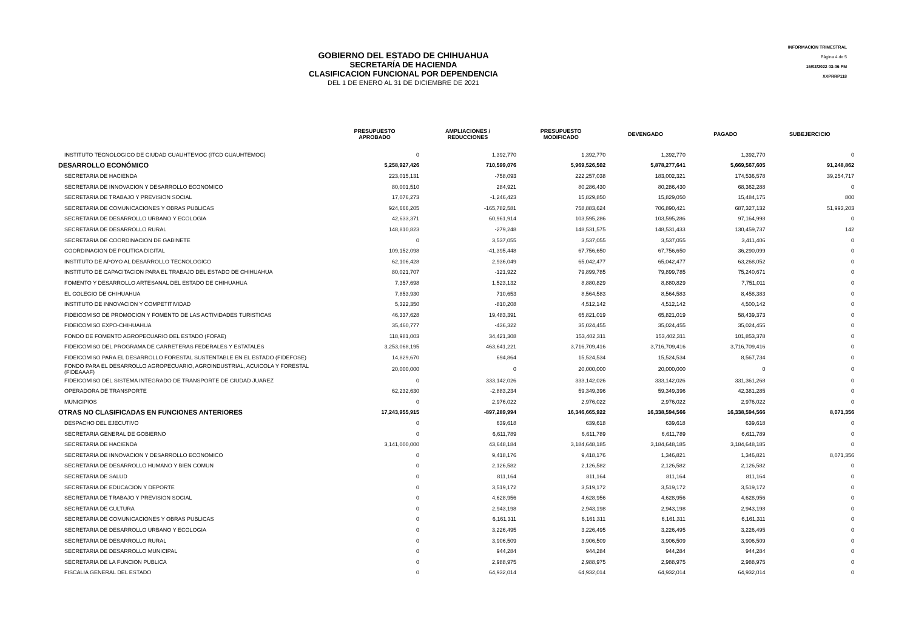INFORMACION TRIMESTRAL
Página 4 de 5
15/02/2022 03:06 PM
XXPRRP118
GOBIERNO DEL ESTADO DE CHIHUAHUA
SECRETARÍA DE HACIENDA
CLASIFICACION FUNCIONAL POR DEPENDENCIA
DEL 1 DE ENERO AL 31 DE DICIEMBRE DE 2021
| | PRESUPUESTO APROBADO | AMPLIACIONES / REDUCCIONES | PRESUPUESTO MODIFICADO | DEVENGADO | PAGADO | SUBEJERCICIO |
| --- | --- | --- | --- | --- | --- | --- |
| INSTITUTO TECNOLOGICO DE CIUDAD CUAUHTEMOC (ITCD CUAUHTEMOC) | 0 | 1,392,770 | 1,392,770 | 1,392,770 | 1,392,770 | 0 |
| DESARROLLO ECONÓMICO | 5,258,927,426 | 710,599,076 | 5,969,526,502 | 5,878,277,641 | 5,669,567,605 | 91,248,862 |
| SECRETARIA DE HACIENDA | 223,015,131 | -758,093 | 222,257,038 | 183,002,321 | 174,536,578 | 39,254,717 |
| SECRETARIA DE INNOVACION Y DESARROLLO ECONOMICO | 80,001,510 | 284,921 | 80,286,430 | 80,286,430 | 68,362,288 | 0 |
| SECRETARIA DE TRABAJO Y PREVISION SOCIAL | 17,076,273 | -1,246,423 | 15,829,850 | 15,829,050 | 15,484,175 | 800 |
| SECRETARIA DE COMUNICACIONES Y OBRAS PUBLICAS | 924,666,205 | -165,782,581 | 758,883,624 | 706,890,421 | 687,327,132 | 51,993,203 |
| SECRETARIA DE DESARROLLO URBANO Y ECOLOGIA | 42,633,371 | 60,961,914 | 103,595,286 | 103,595,286 | 97,164,998 | 0 |
| SECRETARIA DE DESARROLLO RURAL | 148,810,823 | -279,248 | 148,531,575 | 148,531,433 | 130,459,737 | 142 |
| SECRETARIA DE COORDINACION DE GABINETE | 0 | 3,537,055 | 3,537,055 | 3,537,055 | 3,411,406 | 0 |
| COORDINACION DE POLITICA DIGITAL | 109,152,098 | -41,395,448 | 67,756,650 | 67,756,650 | 36,290,099 | 0 |
| INSTITUTO DE APOYO AL DESARROLLO TECNOLOGICO | 62,106,428 | 2,936,049 | 65,042,477 | 65,042,477 | 63,268,052 | 0 |
| INSTITUTO DE CAPACITACION PARA EL TRABAJO DEL ESTADO DE CHIHUAHUA | 80,021,707 | -121,922 | 79,899,785 | 79,899,785 | 75,240,671 | 0 |
| FOMENTO Y DESARROLLO ARTESANAL DEL ESTADO DE CHIHUAHUA | 7,357,698 | 1,523,132 | 8,880,829 | 8,880,829 | 7,751,011 | 0 |
| EL COLEGIO DE CHIHUAHUA | 7,853,930 | 710,653 | 8,564,583 | 8,564,583 | 8,458,383 | 0 |
| INSTITUTO DE INNOVACION Y COMPETITIVIDAD | 5,322,350 | -810,208 | 4,512,142 | 4,512,142 | 4,500,142 | 0 |
| FIDEICOMISO DE PROMOCION Y FOMENTO DE LAS ACTIVIDADES TURISTICAS | 46,337,628 | 19,483,391 | 65,821,019 | 65,821,019 | 58,439,373 | 0 |
| FIDEICOMISO EXPO-CHIHUAHUA | 35,460,777 | -436,322 | 35,024,455 | 35,024,455 | 35,024,455 | 0 |
| FONDO DE FOMENTO AGROPECUARIO DEL ESTADO (FOFAE) | 118,981,003 | 34,421,308 | 153,402,311 | 153,402,311 | 101,853,378 | 0 |
| FIDEICOMISO DEL PROGRAMA DE CARRETERAS FEDERALES Y ESTATALES | 3,253,068,195 | 463,641,221 | 3,716,709,416 | 3,716,709,416 | 3,716,709,416 | 0 |
| FIDEICOMISO PARA EL DESARROLLO FORESTAL SUSTENTABLE EN EL ESTADO (FIDEFOSE) | 14,829,670 | 694,864 | 15,524,534 | 15,524,534 | 8,567,734 | 0 |
| FONDO PARA EL DESARROLLO AGROPECUARIO, AGROINDUSTRIAL, ACUICOLA Y FORESTAL (FIDEAAAF) | 20,000,000 | 0 | 20,000,000 | 20,000,000 | 0 | 0 |
| FIDEICOMISO DEL SISTEMA INTEGRADO DE TRANSPORTE DE CIUDAD JUAREZ | 0 | 333,142,026 | 333,142,026 | 333,142,026 | 331,361,268 | 0 |
| OPERADORA DE TRANSPORTE | 62,232,630 | -2,883,234 | 59,349,396 | 59,349,396 | 42,381,285 | 0 |
| MUNICIPIOS | 0 | 2,976,022 | 2,976,022 | 2,976,022 | 2,976,022 | 0 |
| OTRAS NO CLASIFICADAS EN FUNCIONES ANTERIORES | 17,243,955,915 | -897,289,994 | 16,346,665,922 | 16,338,594,566 | 16,338,594,566 | 8,071,356 |
| DESPACHO DEL EJECUTIVO | 0 | 639,618 | 639,618 | 639,618 | 639,618 | 0 |
| SECRETARIA GENERAL DE GOBIERNO | 0 | 6,611,789 | 6,611,789 | 6,611,789 | 6,611,789 | 0 |
| SECRETARIA DE HACIENDA | 3,141,000,000 | 43,648,184 | 3,184,648,185 | 3,184,648,185 | 3,184,648,185 | 0 |
| SECRETARIA DE INNOVACION Y DESARROLLO ECONOMICO | 0 | 9,418,176 | 9,418,176 | 1,346,821 | 1,346,821 | 8,071,356 |
| SECRETARIA DE DESARROLLO HUMANO Y BIEN COMUN | 0 | 2,126,582 | 2,126,582 | 2,126,582 | 2,126,582 | 0 |
| SECRETARIA DE SALUD | 0 | 811,164 | 811,164 | 811,164 | 811,164 | 0 |
| SECRETARIA DE EDUCACION Y DEPORTE | 0 | 3,519,172 | 3,519,172 | 3,519,172 | 3,519,172 | 0 |
| SECRETARIA DE TRABAJO Y PREVISION SOCIAL | 0 | 4,628,956 | 4,628,956 | 4,628,956 | 4,628,956 | 0 |
| SECRETARIA DE CULTURA | 0 | 2,943,198 | 2,943,198 | 2,943,198 | 2,943,198 | 0 |
| SECRETARIA DE COMUNICACIONES Y OBRAS PUBLICAS | 0 | 6,161,311 | 6,161,311 | 6,161,311 | 6,161,311 | 0 |
| SECRETARIA DE DESARROLLO URBANO Y ECOLOGIA | 0 | 3,226,495 | 3,226,495 | 3,226,495 | 3,226,495 | 0 |
| SECRETARIA DE DESARROLLO RURAL | 0 | 3,906,509 | 3,906,509 | 3,906,509 | 3,906,509 | 0 |
| SECRETARIA DE DESARROLLO MUNICIPAL | 0 | 944,284 | 944,284 | 944,284 | 944,284 | 0 |
| SECRETARIA DE LA FUNCION PUBLICA | 0 | 2,988,975 | 2,988,975 | 2,988,975 | 2,988,975 | 0 |
| FISCALIA GENERAL DEL ESTADO | 0 | 64,932,014 | 64,932,014 | 64,932,014 | 64,932,014 | 0 |